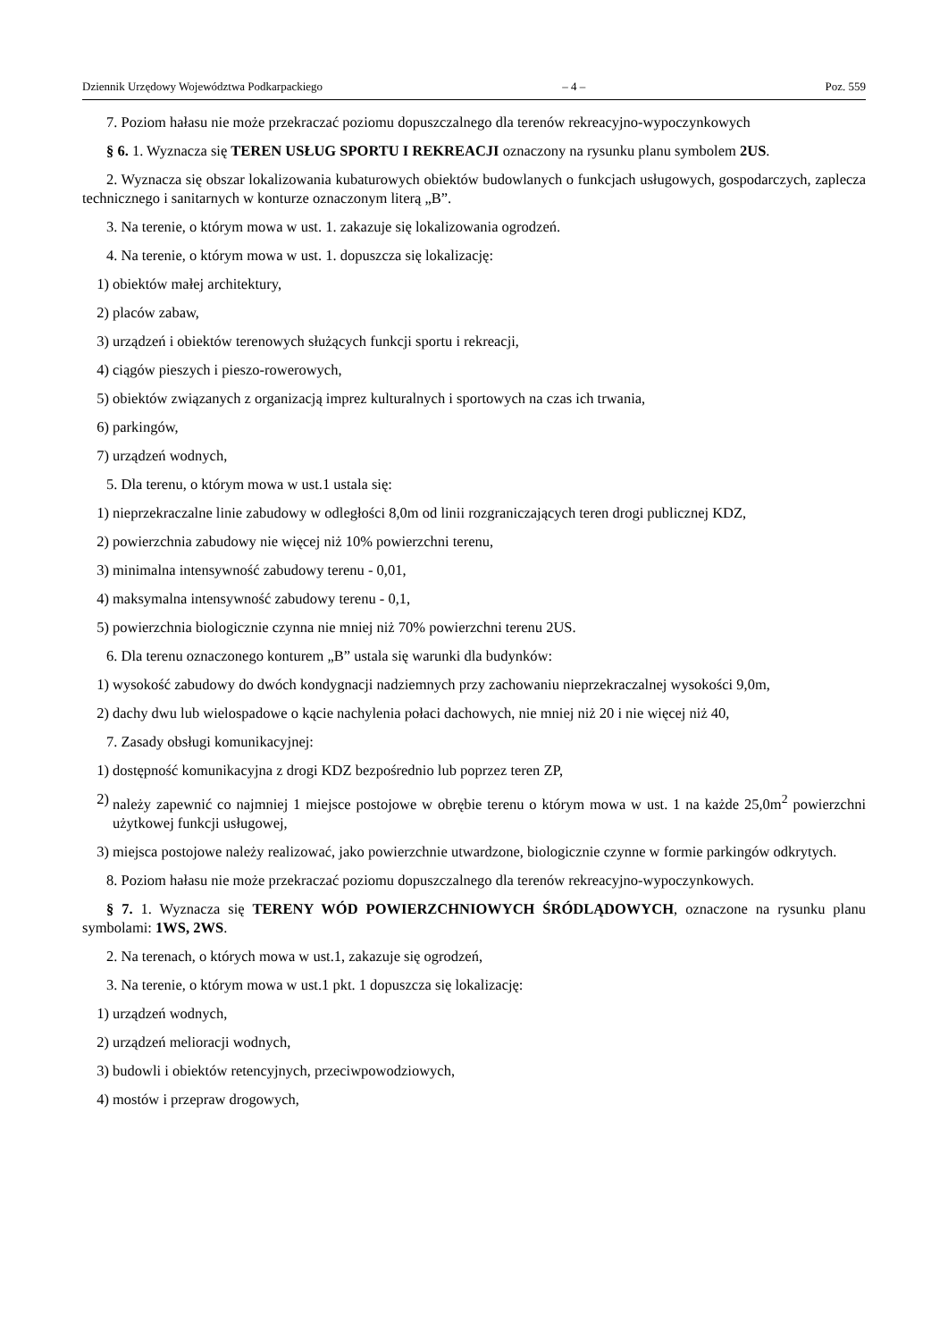Dziennik Urzędowy Województwa Podkarpackiego – 4 – Poz. 559
7. Poziom hałasu nie może przekraczać poziomu dopuszczalnego dla terenów rekreacyjno-wypoczynkowych
§ 6. 1. Wyznacza się TEREN USŁUG SPORTU I REKREACJI oznaczony na rysunku planu symbolem 2US.
2. Wyznacza się obszar lokalizowania kubaturowych obiektów budowlanych o funkcjach usługowych, gospodarczych, zaplecza technicznego i sanitarnych w konturze oznaczonym literą „B”.
3. Na terenie, o którym mowa w ust. 1. zakazuje się lokalizowania ogrodzeń.
4. Na terenie, o którym mowa w ust. 1. dopuszcza się lokalizację:
1) obiektów małej architektury,
2) placów zabaw,
3) urządzeń i obiektów terenowych służących funkcji sportu i rekreacji,
4) ciągów pieszych i pieszo-rowerowych,
5) obiektów związanych z organizacją imprez kulturalnych i sportowych na czas ich trwania,
6) parkingów,
7) urządzeń wodnych,
5. Dla terenu, o którym mowa w ust.1 ustala się:
1) nieprzekraczalne linie zabudowy w odległości 8,0m od linii rozgraniczających teren drogi publicznej KDZ,
2) powierzchnia zabudowy nie więcej niż 10% powierzchni terenu,
3) minimalna intensywność zabudowy terenu - 0,01,
4) maksymalna intensywność zabudowy terenu - 0,1,
5) powierzchnia biologicznie czynna nie mniej niż 70% powierzchni terenu 2US.
6. Dla terenu oznaczonego konturem „B” ustala się warunki dla budynków:
1) wysokość zabudowy do dwóch kondygnacji nadziemnych przy zachowaniu nieprzekraczalnej wysokości 9,0m,
2) dachy dwu lub wielospadowe o kącie nachylenia połaci dachowych, nie mniej niż 20 i nie więcej niż 40,
7. Zasady obsługi komunikacyjnej:
1) dostępność komunikacyjna z drogi KDZ bezpośrednio lub poprzez teren ZP,
2) należy zapewnić co najmniej 1 miejsce postojowe w obrębie terenu o którym mowa w ust. 1 na każde 25,0m<sup>2</sup> powierzchni użytkowej funkcji usługowej,
3) miejsca postojowe należy realizować, jako powierzchnie utwardzone, biologicznie czynne w formie parkingów odkrytych.
8. Poziom hałasu nie może przekraczać poziomu dopuszczalnego dla terenów rekreacyjno-wypoczynkowych.
§ 7. 1. Wyznacza się TERENY WÓD POWIERZCHNIOWYCH ŚRÓDLĄDOWYCH, oznaczone na rysunku planu symbolami: 1WS, 2WS.
2. Na terenach, o których mowa w ust.1, zakazuje się ogrodzeń,
3. Na terenie, o którym mowa w ust.1 pkt. 1 dopuszcza się lokalizację:
1) urządzeń wodnych,
2) urządzeń melioracji wodnych,
3) budowli i obiektów retencyjnych, przeciwpowodziowych,
4) mostów i przepraw drogowych,